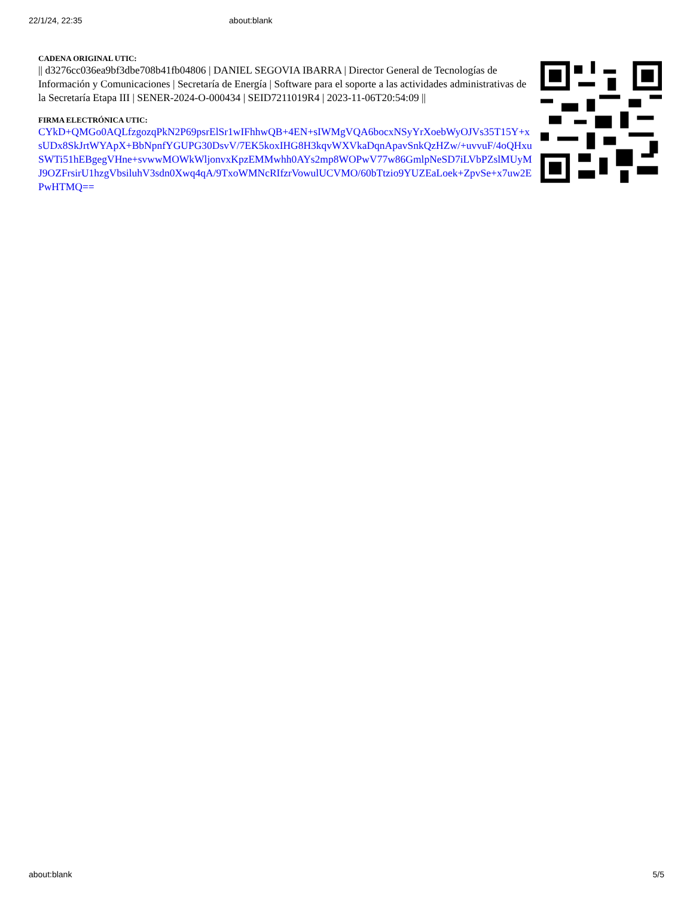22/1/24, 22:35 about:blank
CADENA ORIGINAL UTIC:
|| d3276cc036ea9bf3dbe708b41fb04806 | DANIEL SEGOVIA IBARRA | Director General de Tecnologías de Información y Comunicaciones | Secretaría de Energía | Software para el soporte a las actividades administrativas de la Secretaría Etapa III | SENER-2024-O-000434 | SEID7211019R4 | 2023-11-06T20:54:09 ||
FIRMA ELECTRÓNICA UTIC:
CYkD+QMGo0AQLfzgozqPkN2P69psrElSr1wIFhhwQB+4EN+sIWMgVQA6bocxNSyYrXoebWyOJVs35T15Y+xsUDx8SkJrtWYApX+BbNpnfYGUPG30DsvV/7EK5koxIHG8H3kqvWXVkaDqnApavSnkQzHZw/+uvvuF/4oQHxuSWTi51hEBgegVHne+svwwMOWkWljonvxKpzEMMwhh0AYs2mp8WOPwV77w86GmlpNeSD7iLVbPZslMUyMJ9OZFrsirU1hzgVbsiluhV3sdn0Xwq4qA/9TxoWMNcRIfzrVowulUCVMO/60bTtzio9YUZEaLoek+ZpvSe+x7uw2EPwHTMQ==
about:blank 5/5